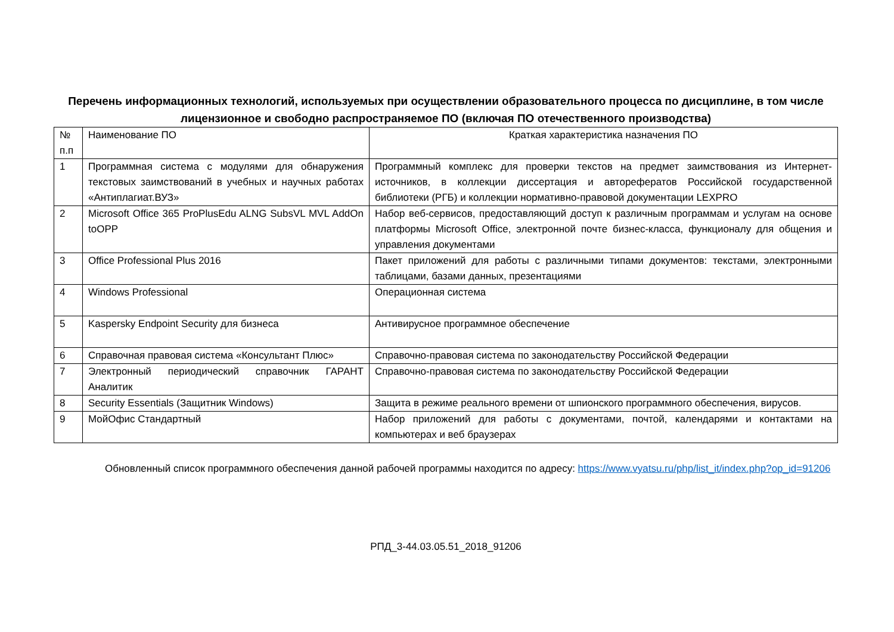Перечень информационных технологий, используемых при осуществлении образовательного процесса по дисциплине, в том числе лицензионное и свободно распространяемое ПО (включая ПО отечественного производства)
| № п.п | Наименование ПО | Краткая характеристика назначения ПО |
| 1 | Программная система с модулями для обнаружения текстовых заимствований в учебных и научных работах «Антиплагиат.ВУЗ» | Программный комплекс для проверки текстов на предмет заимствования из Интернет-источников, в коллекции диссертация и авторефератов Российской государственной библиотеки (РГБ) и коллекции нормативно-правовой документации LEXPRO |
| 2 | Microsoft Office 365 ProPlusEdu ALNG SubsVL MVL AddOn toOPP | Набор веб-сервисов, предоставляющий доступ к различным программам и услугам на основе платформы Microsoft Office, электронной почте бизнес-класса, функционалу для общения и управления документами |
| 3 | Office Professional Plus 2016 | Пакет приложений для работы с различными типами документов: текстами, электронными таблицами, базами данных, презентациями |
| 4 | Windows Professional | Операционная система |
| 5 | Kaspersky Endpoint Security для бизнеса | Антивирусное программное обеспечение |
| 6 | Справочная правовая система «Консультант Плюс» | Справочно-правовая система по законодательству Российской Федерации |
| 7 | Электронный периодический справочник ГАРАНТ Аналитик | Справочно-правовая система по законодательству Российской Федерации |
| 8 | Security Essentials (Защитник Windows) | Защита в режиме реального времени от шпионского программного обеспечения, вирусов. |
| 9 | МойОфис Стандартный | Набор приложений для работы с документами, почтой, календарями и контактами на компьютерах и веб браузерах |
Обновленный список программного обеспечения данной рабочей программы находится по адресу: https://www.vyatsu.ru/php/list_it/index.php?op_id=91206
РПД_3-44.03.05.51_2018_91206